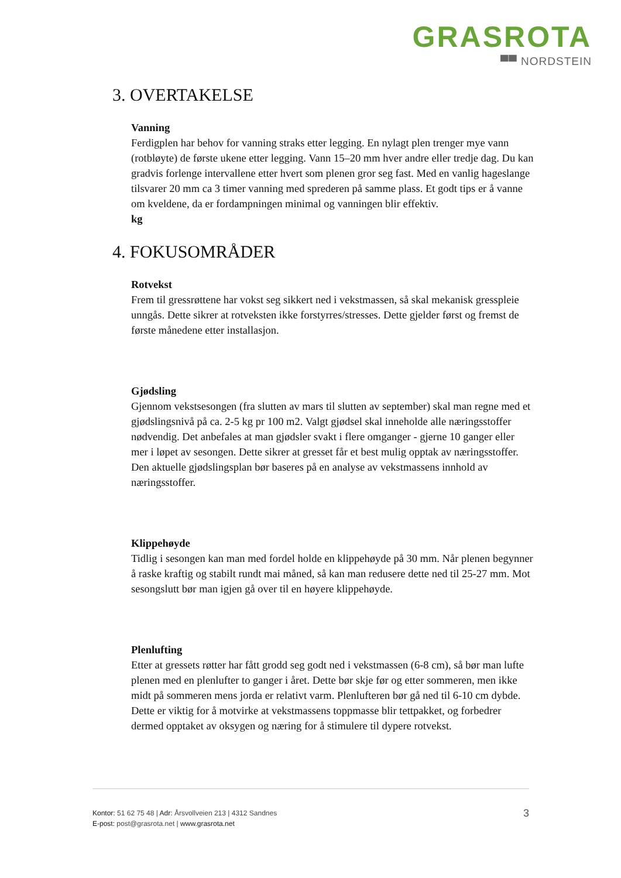GRASROTA
▀▀ NORDSTEIN
3. OVERTAKELSE
Vanning
Ferdigplen har behov for vanning straks etter legging. En nylagt plen trenger mye vann (rotbløyte) de første ukene etter legging. Vann 15–20 mm hver andre eller tredje dag. Du kan gradvis forlenge intervallene etter hvert som plenen gror seg fast. Med en vanlig hageslange tilsvarer 20 mm ca 3 timer vanning med sprederen på samme plass. Et godt tips er å vanne om kveldene, da er fordampningen minimal og vanningen blir effektiv.
kg
4. FOKUSOMRÅDER
Rotvekst
Frem til gressrøttene har vokst seg sikkert ned i vekstmassen, så skal mekanisk gresspleie unngås. Dette sikrer at rotveksten ikke forstyrres/stresses. Dette gjelder først og fremst de første månedene etter installasjon.
Gjødsling
Gjennom vekstsesongen (fra slutten av mars til slutten av september) skal man regne med et gjødslingsnivå på ca. 2-5 kg pr 100 m2. Valgt gjødsel skal inneholde alle næringsstoffer nødvendig. Det anbefales at man gjødsler svakt i flere omganger - gjerne 10 ganger eller mer i løpet av sesongen. Dette sikrer at gresset får et best mulig opptak av næringsstoffer. Den aktuelle gjødslingsplan bør baseres på en analyse av vekstmassens innhold av næringsstoffer.
Klippehøyde
Tidlig i sesongen kan man med fordel holde en klippehøyde på 30 mm. Når plenen begynner å raske kraftig og stabilt rundt mai måned, så kan man redusere dette ned til 25-27 mm. Mot sesongslutt bør man igjen gå over til en høyere klippehøyde.
Plenlufting
Etter at gressets røtter har fått grodd seg godt ned i vekstmassen (6-8 cm), så bør man lufte plenen med en plenlufter to ganger i året. Dette bør skje før og etter sommeren, men ikke midt på sommeren mens jorda er relativt varm. Plenlufteren bør gå ned til 6-10 cm dybde. Dette er viktig for å motvirke at vekstmassens toppmasse blir tettpakket, og forbedrer dermed opptaket av oksygen og næring for å stimulere til dypere rotvekst.
3 Kontor: 51 62 75 48 | Adr: Årsvollveien 213 | 4312 Sandnes
E-post: post@grasrota.net | www.grasrota.net